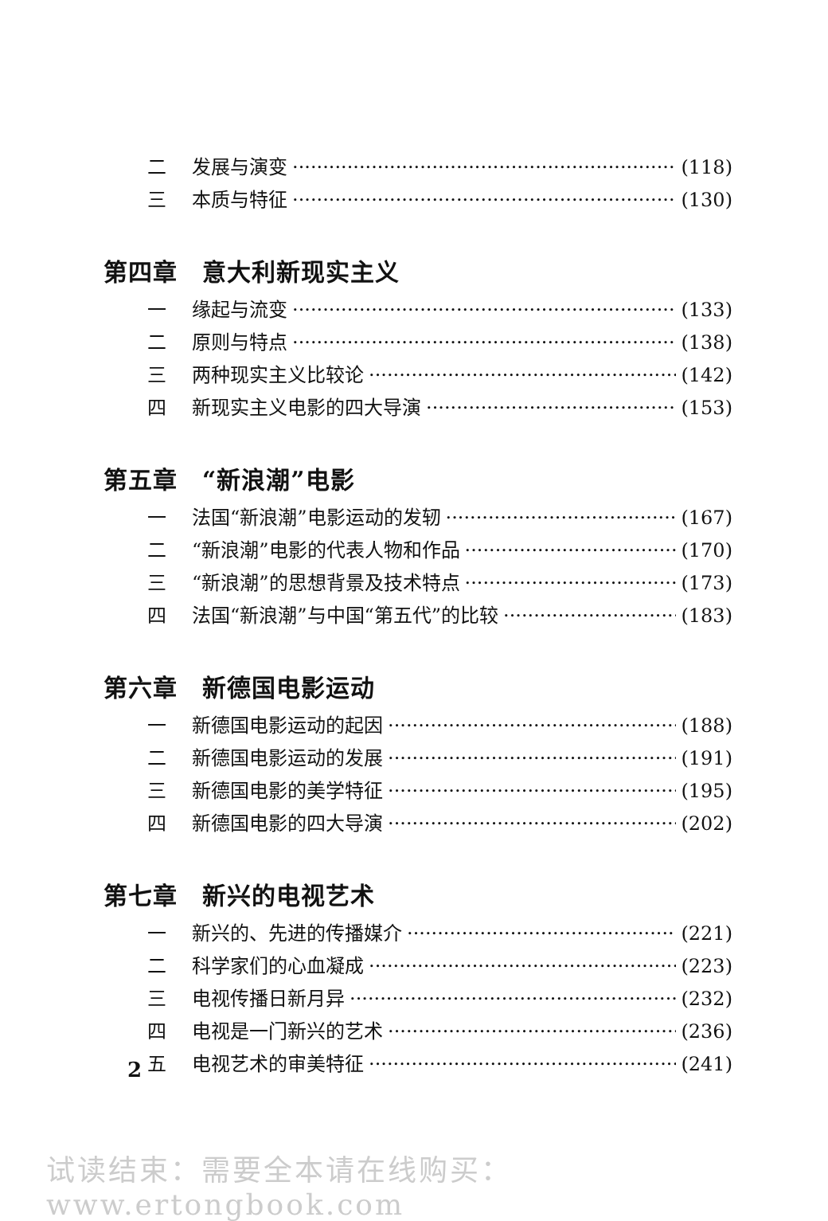二 发展与演变 (118)
三 本质与特征 (130)
第四章　意大利新现实主义
一 缘起与流变 (133)
二 原则与特点 (138)
三 两种现实主义比较论 (142)
四 新现实主义电影的四大导演 (153)
第五章　“新浪潮”电影
一 法国“新浪潮”电影运动的发轫 (167)
二 “新浪潮”电影的代表人物和作品 (170)
三 “新浪潮”的思想背景及技术特点 (173)
四 法国“新浪潮”与中国“第五代”的比较 (183)
第六章　新德国电影运动
一 新德国电影运动的起因 (188)
二 新德国电影运动的发展 (191)
三 新德国电影的美学特征 (195)
四 新德国电影的四大导演 (202)
第七章　新兴的电视艺术
一 新兴的、先进的传播媒介 (221)
二 科学家们的心血凝成 (223)
三 电视传播日新月异 (232)
四 电视是一门新兴的艺术 (236)
五 电视艺术的审美特征 (241)
2
试读结束：需要全本请在线购买： www.ertongbook.com